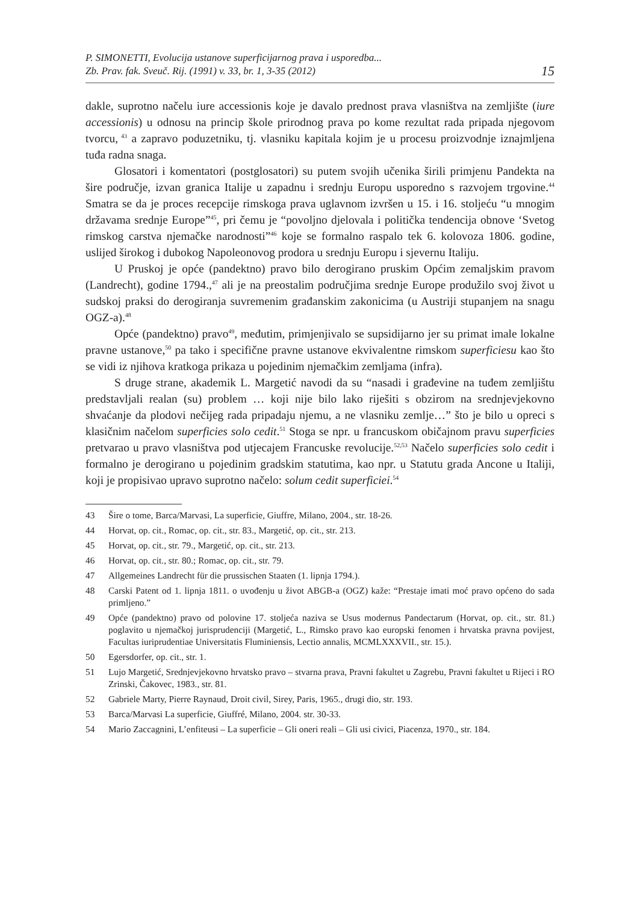P. SIMONETTI, Evolucija ustanove superficijarnog prava i usporedba...
Zb. Prav. fak. Sveuč. Rij. (1991) v. 33, br. 1, 3-35 (2012)
15
dakle, suprotno načelu iure accessionis koje je davalo prednost prava vlasništva na zemljište (iure accessionis) u odnosu na princip škole prirodnog prava po kome rezultat rada pripada njegovom tvorcu,<sup>43</sup> a zapravo poduzetniku, tj. vlasniku kapitala kojim je u procesu proizvodnje iznajmljena tuđa radna snaga.
Glosatori i komentatori (postglosatori) su putem svojih učenika širili primjenu Pandekta na šire područje, izvan granica Italije u zapadnu i srednju Europu usporedno s razvojem trgovine.<sup>44</sup> Smatra se da je proces recepcije rimskoga prava uglavnom izvršen u 15. i 16. stoljeću “u mnogim državama srednje Europe”<sup>45</sup>, pri čemu je “povoljno djelovala i politička tendencija obnove ‘Svetog rimskog carstva njemačke narodnosti”<sup>46</sup> koje se formalno raspalo tek 6. kolovoza 1806. godine, uslijed širokog i dubokog Napoleonovog prodora u srednju Europu i sjevernu Italiju.
U Pruskoj je opće (pandektno) pravo bilo derogirano pruskim Općim zemaljskim pravom (Landrecht), godine 1794.,<sup>47</sup> ali je na preostalim područjima srednje Europe produžilo svoj život u sudskoj praksi do derogiranja suvremenim građanskim zakonicima (u Austriji stupanjem na snagu OGZ-a).<sup>48</sup>
Opće (pandektno) pravo<sup>49</sup>, međutim, primjenjivalo se supsidijarno jer su primat imale lokalne pravne ustanove,<sup>50</sup> pa tako i specifične pravne ustanove ekvivalentne rimskom superficiesu kao što se vidi iz njihova kratkoga prikaza u pojedinim njemačkim zemljama (infra).
S druge strane, akademik L. Margetić navodi da su “nasadi i građevine na tuđem zemljištu predstavljali realan (su) problem … koji nije bilo lako riješiti s obzirom na srednjevjekovno shvaćanje da plodovi nečijeg rada pripadaju njemu, a ne vlasniku zemlje…” što je bilo u opreci s klasičnim načelom superficies solo cedit.<sup>51</sup> Stoga se npr. u francuskom običajnom pravu superficies pretvarao u pravo vlasništva pod utjecajem Francuske revolucije.<sup>52,53</sup> Načelo superficies solo cedit i formalno je derogirano u pojedinim gradskim statutima, kao npr. u Statutu grada Ancone u Italiji, koji je propisivao upravo suprotno načelo: solum cedit superficiei.<sup>54</sup>
43 Šire o tome, Barca/Marvasi, La superficie, Giuffre, Milano, 2004., str. 18-26.
44 Horvat, op. cit., Romac, op. cit., str. 83., Margetić, op. cit., str. 213.
45 Horvat, op. cit., str. 79., Margetić, op. cit., str. 213.
46 Horvat, op. cit., str. 80.; Romac, op. cit., str. 79.
47 Allgemeines Landrecht für die prussischen Staaten (1. lipnja 1794.).
48 Carski Patent od 1. lipnja 1811. o uvođenju u život ABGB-a (OGZ) kaže: “Prestaje imati moć pravo općeno do sada primljeno.”
49 Opće (pandektno) pravo od polovine 17. stoljeća naziva se Usus modernus Pandectarum (Horvat, op. cit., str. 81.) poglavito u njemačkoj jurisprudenciji (Margetić, L., Rimsko pravo kao europski fenomen i hrvatska pravna povijest, Facultas iuriprudentiae Universitatis Fluminiensis, Lectio annalis, MCMLXXXVII., str. 15.).
50 Egersdorfer, op. cit., str. 1.
51 Lujo Margetić, Srednjevjekovno hrvatsko pravo – stvarna prava, Pravni fakultet u Zagrebu, Pravni fakultet u Rijeci i RO Zrinski, Čakovec, 1983., str. 81.
52 Gabriele Marty, Pierre Raynaud, Droit civil, Sirey, Paris, 1965., drugi dio, str. 193.
53 Barca/Marvasi La superficie, Giuffré, Milano, 2004. str. 30-33.
54 Mario Zaccagnini, L’enfiteusi – La superficie – Gli oneri reali – Gli usi civici, Piacenza, 1970., str. 184.